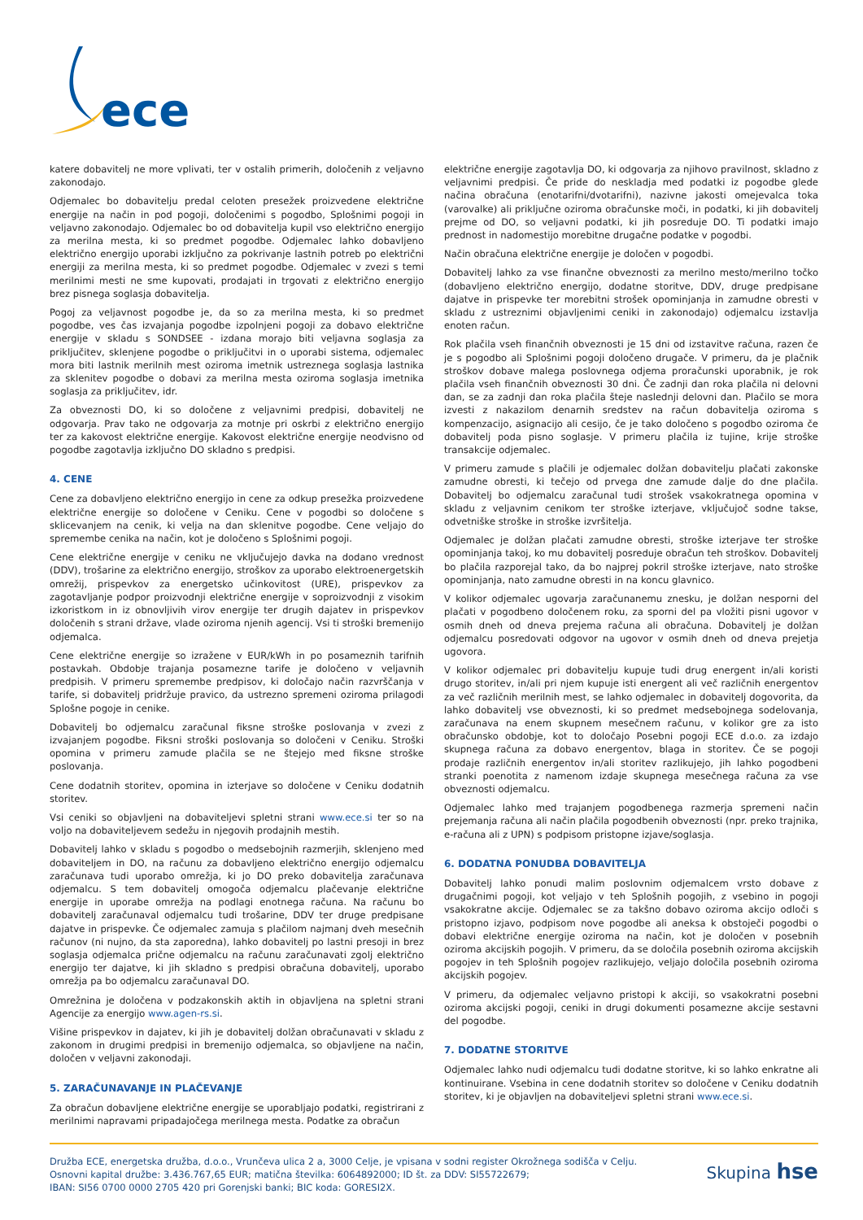ece
katere dobavitelj ne more vplivati, ter v ostalih primerih, določenih z veljavno zakonodajo.
Odjemalec bo dobavitelju predal celoten presežek proizvedene električne energije na način in pod pogoji, določenimi s pogodbo, Splošnimi pogoji in veljavno zakonodajo. Odjemalec bo od dobavitelja kupil vso električno energijo za merilna mesta, ki so predmet pogodbe. Odjemalec lahko dobavljeno električno energijo uporabi izključno za pokrivanje lastnih potreb po električni energiji za merilna mesta, ki so predmet pogodbe. Odjemalec v zvezi s temi merilnimi mesti ne sme kupovati, prodajati in trgovati z električno energijo brez pisnega soglasja dobavitelja.
Pogoj za veljavnost pogodbe je, da so za merilna mesta, ki so predmet pogodbe, ves čas izvajanja pogodbe izpolnjeni pogoji za dobavo električne energije v skladu s SONDSEE - izdana morajo biti veljavna soglasja za priključitev, sklenjene pogodbe o priključitvi in o uporabi sistema, odjemalec mora biti lastnik merilnih mest oziroma imetnik ustreznega soglasja lastnika za sklenitev pogodbe o dobavi za merilna mesta oziroma soglasja imetnika soglasja za priključitev, idr.
Za obveznosti DO, ki so določene z veljavnimi predpisi, dobavitelj ne odgovarja. Prav tako ne odgovarja za motnje pri oskrbi z električno energijo ter za kakovost električne energije. Kakovost električne energije neodvisno od pogodbe zagotavlja izključno DO skladno s predpisi.
4. CENE
Cene za dobavljeno električno energijo in cene za odkup presežka proizvedene električne energije so določene v Ceniku. Cene v pogodbi so določene s sklicevanjem na cenik, ki velja na dan sklenitve pogodbe. Cene veljajo do spremembe cenika na način, kot je določeno s Splošnimi pogoji.
Cene električne energije v ceniku ne vključujejo davka na dodano vrednost (DDV), trošarine za električno energijo, stroškov za uporabo elektroenergetskih omrežij, prispevkov za energetsko učinkovitost (URE), prispevkov za zagotavljanje podpor proizvodnji električne energije v soproizvodnji z visokim izkoristkom in iz obnovljivih virov energije ter drugih dajatev in prispevkov določenih s strani države, vlade oziroma njenih agencij. Vsi ti stroški bremenijo odjemalca.
Cene električne energije so izražene v EUR/kWh in po posameznih tarifnih postavkah. Obdobje trajanja posamezne tarife je določeno v veljavnih predpisih. V primeru spremembe predpisov, ki določajo način razvrščanja v tarife, si dobavitelj pridržuje pravico, da ustrezno spremeni oziroma prilagodi Splošne pogoje in cenike.
Dobavitelj bo odjemalcu zaračunal fiksne stroške poslovanja v zvezi z izvajanjem pogodbe. Fiksni stroški poslovanja so določeni v Ceniku. Stroški opomina v primeru zamude plačila se ne štejejo med fiksne stroške poslovanja.
Cene dodatnih storitev, opomina in izterjave so določene v Ceniku dodatnih storitev.
Vsi ceniki so objavljeni na dobaviteljevi spletni strani www.ece.si ter so na voljo na dobaviteljevem sedežu in njegovih prodajnih mestih.
Dobavitelj lahko v skladu s pogodbo o medsebojnih razmerjih, sklenjeno med dobaviteljem in DO, na računu za dobavljeno električno energijo odjemalcu zaračunava tudi uporabo omrežja, ki jo DO preko dobavitelja zaračunava odjemalcu. S tem dobavitelj omogoča odjemalcu plačevanje električne energije in uporabe omrežja na podlagi enotnega računa. Na računu bo dobavitelj zaračunaval odjemalcu tudi trošarine, DDV ter druge predpisane dajatve in prispevke. Če odjemalec zamuja s plačilom najmanj dveh mesečnih računov (ni nujno, da sta zaporedna), lahko dobavitelj po lastni presoji in brez soglasja odjemalca prične odjemalcu na računu zaračunavati zgolj električno energijo ter dajatve, ki jih skladno s predpisi obračuna dobavitelj, uporabo omrežja pa bo odjemalcu zaračunaval DO.
Omrežnina je določena v podzakonskih aktih in objavljena na spletni strani Agencije za energijo www.agen-rs.si.
Višine prispevkov in dajatev, ki jih je dobavitelj dolžan obračunavati v skladu z zakonom in drugimi predpisi in bremenijo odjemalca, so objavljene na način, določen v veljavni zakonodaji.
5. ZARAČUNAVANJE IN PLAČEVANJE
Za obračun dobavljene električne energije se uporabljajo podatki, registrirani z merilnimi napravami pripadajočega merilnega mesta. Podatke za obračun
električne energije zagotavlja DO, ki odgovarja za njihovo pravilnost, skladno z veljavnimi predpisi. Če pride do neskladja med podatki iz pogodbe glede načina obračuna (enotarifni/dvotarifni), nazivne jakosti omejevalca toka (varovalke) ali priključne oziroma obračunske moči, in podatki, ki jih dobavitelj prejme od DO, so veljavni podatki, ki jih posreduje DO. Ti podatki imajo prednost in nadomestijo morebitne drugačne podatke v pogodbi.
Način obračuna električne energije je določen v pogodbi.
Dobavitelj lahko za vse finančne obveznosti za merilno mesto/merilno točko (dobavljeno električno energijo, dodatne storitve, DDV, druge predpisane dajatve in prispevke ter morebitni strošek opominjanja in zamudne obresti v skladu z ustreznimi objavljenimi ceniki in zakonodajo) odjemalcu izstavlja enoten račun.
Rok plačila vseh finančnih obveznosti je 15 dni od izstavitve računa, razen če je s pogodbo ali Splošnimi pogoji določeno drugače. V primeru, da je plačnik stroškov dobave malega poslovnega odjema proračunski uporabnik, je rok plačila vseh finančnih obveznosti 30 dni. Če zadnji dan roka plačila ni delovni dan, se za zadnji dan roka plačila šteje naslednji delovni dan. Plačilo se mora izvesti z nakazilom denarnih sredstev na račun dobavitelja oziroma s kompenzacijo, asignacijo ali cesijo, če je tako določeno s pogodbo oziroma če dobavitelj poda pisno soglasje. V primeru plačila iz tujine, krije stroške transakcije odjemalec.
V primeru zamude s plačili je odjemalec dolžan dobavitelju plačati zakonske zamudne obresti, ki tečejo od prvega dne zamude dalje do dne plačila. Dobavitelj bo odjemalcu zaračunal tudi strošek vsakokratnega opomina v skladu z veljavnim cenikom ter stroške izterjave, vključujoč sodne takse, odvetniške stroške in stroške izvršitelja.
Odjemalec je dolžan plačati zamudne obresti, stroške izterjave ter stroške opominjanja takoj, ko mu dobavitelj posreduje obračun teh stroškov. Dobavitelj bo plačila razporejal tako, da bo najprej pokril stroške izterjave, nato stroške opominjanja, nato zamudne obresti in na koncu glavnico.
V kolikor odjemalec ugovarja zaračunanemu znesku, je dolžan nesporni del plačati v pogodbeno določenem roku, za sporni del pa vložiti pisni ugovor v osmih dneh od dneva prejema računa ali obračuna. Dobavitelj je dolžan odjemalcu posredovati odgovor na ugovor v osmih dneh od dneva prejetja ugovora.
V kolikor odjemalec pri dobavitelju kupuje tudi drug energent in/ali koristi drugo storitev, in/ali pri njem kupuje isti energent ali več različnih energentov za več različnih merilnih mest, se lahko odjemalec in dobavitelj dogovorita, da lahko dobavitelj vse obveznosti, ki so predmet medsebojnega sodelovanja, zaračunava na enem skupnem mesečnem računu, v kolikor gre za isto obračunsko obdobje, kot to določajo Posebni pogoji ECE d.o.o. za izdajo skupnega računa za dobavo energentov, blaga in storitev. Če se pogoji prodaje različnih energentov in/ali storitev razlikujejo, jih lahko pogodbeni stranki poenotita z namenom izdaje skupnega mesečnega računa za vse obveznosti odjemalcu.
Odjemalec lahko med trajanjem pogodbenega razmerja spremeni način prejemanja računa ali način plačila pogodbenih obveznosti (npr. preko trajnika, e-računa ali z UPN) s podpisom pristopne izjave/soglasja.
6. DODATNA PONUDBA DOBAVITELJA
Dobavitelj lahko ponudi malim poslovnim odjemalcem vrsto dobave z drugačnimi pogoji, kot veljajo v teh Splošnih pogojih, z vsebino in pogoji vsakokratne akcije. Odjemalec se za takšno dobavo oziroma akcijo odloči s pristopno izjavo, podpisom nove pogodbe ali aneksa k obstoječi pogodbi o dobavi električne energije oziroma na način, kot je določen v posebnih oziroma akcijskih pogojih. V primeru, da se določila posebnih oziroma akcijskih pogojev in teh Splošnih pogojev razlikujejo, veljajo določila posebnih oziroma akcijskih pogojev.
V primeru, da odjemalec veljavno pristopi k akciji, so vsakokratni posebni oziroma akcijski pogoji, ceniki in drugi dokumenti posamezne akcije sestavni del pogodbe.
7. DODATNE STORITVE
Odjemalec lahko nudi odjemalcu tudi dodatne storitve, ki so lahko enkratne ali kontinuirane. Vsebina in cene dodatnih storitev so določene v Ceniku dodatnih storitev, ki je objavljen na dobaviteljevi spletni strani www.ece.si.
Družba ECE, energetska družba, d.o.o., Vrunčeva ulica 2 a, 3000 Celje, je vpisana v sodni register Okrožnega sodišča v Celju.
Osnovni kapital družbe: 3.436.767,65 EUR; matična številka: 6064892000; ID št. za DDV: SI55722679;
IBAN: SI56 0700 0000 2705 420 pri Gorenjski banki; BIC koda: GORESI2X.
Skupina hse